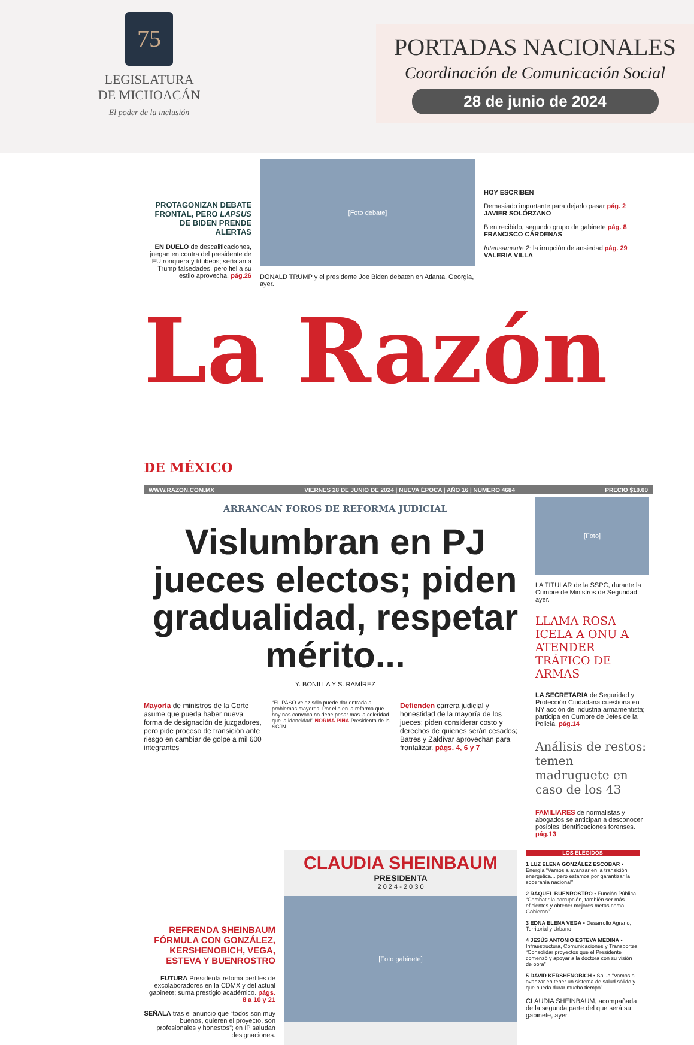75
LEGISLATURA
DE MICHOACÁN
El poder de la inclusión
PORTADAS NACIONALES
Coordinación de Comunicación Social
28 de junio de 2024
PROTAGONIZAN DEBATE FRONTAL, PERO LAPSUS DE BIDEN PRENDE ALERTAS
EN DUELO de descalificaciones, juegan en contra del presidente de EU ronquera y titubeos; señalan a Trump falsedades, pero fiel a su estilo aprovecha. pág.26
[Foto debate]
DONALD TRUMP y el presidente Joe Biden debaten en Atlanta, Georgia, ayer.
HOY ESCRIBEN
Demasiado importante para dejarlo pasar pág. 2
JAVIER SOLÓRZANO
Bien recibido, segundo grupo de gabinete pág. 8
FRANCISCO CÁRDENAS
Intensamente 2: la irrupción de ansiedad pág. 29
VALERIA VILLA
La Razón DE MÉXICO
WWW.RAZON.COM.MX VIERNES 28 DE JUNIO DE 2024 | NUEVA ÉPOCA | AÑO 16 | NÚMERO 4684 PRECIO $10.00
ARRANCAN FOROS DE REFORMA JUDICIAL
Vislumbran en PJ jueces electos; piden gradualidad, respetar mérito...
Y. BONILLA Y S. RAMÍREZ
Mayoría de ministros de la Corte asume que pueda haber nueva forma de designación de juzgadores, pero pide proceso de transición ante riesgo en cambiar de golpe a mil 600 integrantes
“EL PASO veloz sólo puede dar entrada a problemas mayores. Por ello en la reforma que hoy nos convoca no debe pesar más la celeridad que la idoneidad” NORMA PIÑA Presidenta de la SCJN
Defienden carrera judicial y honestidad de la mayoría de los jueces; piden considerar costo y derechos de quienes serán cesados; Batres y Zaldívar aprovechan para frontalizar. págs. 4, 6 y 7
[Foto]
LA TITULAR de la SSPC, durante la Cumbre de Ministros de Seguridad, ayer.
LLAMA ROSA ICELA A ONU A ATENDER TRÁFICO DE ARMAS
LA SECRETARIA de Seguridad y Protección Ciudadana cuestiona en NY acción de industria armamentista; participa en Cumbre de Jefes de la Policía. pág.14
Análisis de restos: temen madruguete en caso de los 43
FAMILIARES de normalistas y abogados se anticipan a desconocer posibles identificaciones forenses. pág.13
REFRENDA SHEINBAUM FÓRMULA CON GONZÁLEZ, KERSHENOBICH, VEGA, ESTEVA Y BUENROSTRO
FUTURA Presidenta retoma perfiles de excolaboradores en la CDMX y del actual gabinete; suma prestigio académico. págs. 8 a 10 y 21
SEÑALA tras el anuncio que “todos son muy buenos, quieren el proyecto, son profesionales y honestos”; en IP saludan designaciones.
CLAUDIA SHEINBAUM
PRESIDENTA
2 0 2 4 - 2 0 3 0
[Foto gabinete]
LOS ELEGIDOS
1 LUZ ELENA GONZÁLEZ ESCOBAR • Energía “Vamos a avanzar en la transición energética... pero estamos por garantizar la soberanía nacional”
2 RAQUEL BUENROSTRO • Función Pública “Combatir la corrupción, también ser más eficientes y obtener mejores metas como Gobierno”
3 EDNA ELENA VEGA • Desarrollo Agrario, Territorial y Urbano
4 JESÚS ANTONIO ESTEVA MEDINA • Infraestructura, Comunicaciones y Transportes “Consolidar proyectos que el Presidente comenzó y apoyar a la doctora con su visión de obra”
5 DAVID KERSHENOBICH • Salud “Vamos a avanzar en tener un sistema de salud sólido y que pueda durar mucho tiempo”
CLAUDIA SHEINBAUM, acompañada de la segunda parte del que será su gabinete, ayer.